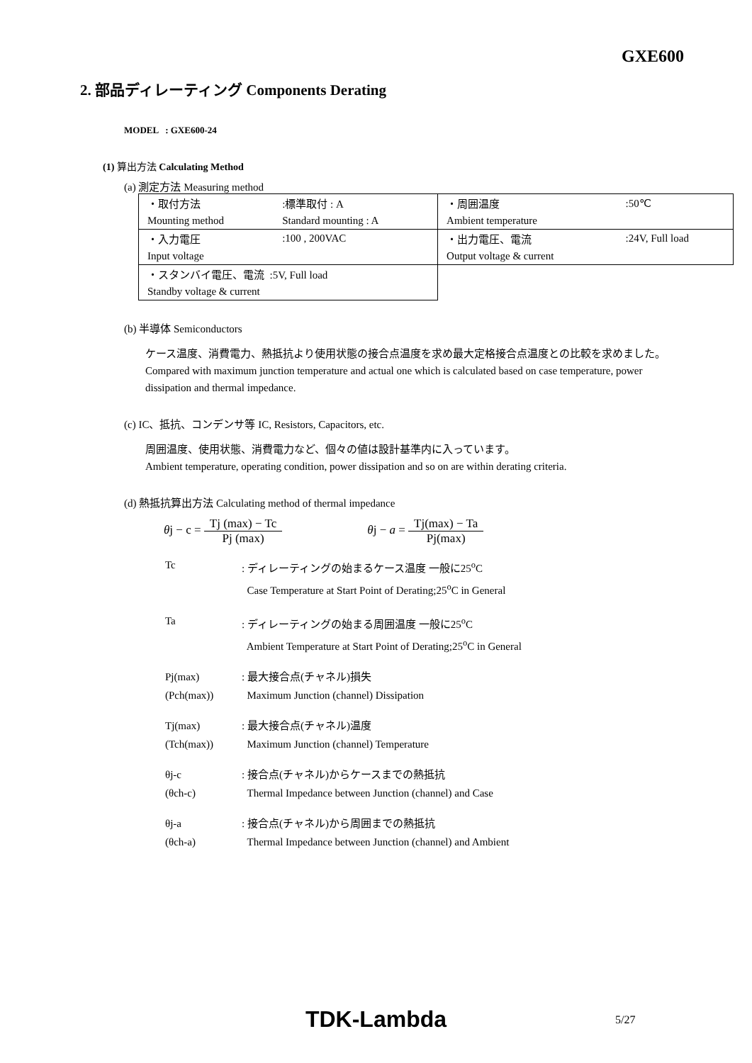GXE600
2. 部品ディレーティング Components Derating
MODEL : GXE600-24
(1) 算出方法 Calculating Method
(a) 測定方法 Measuring method
| ・取付方法 | :標準取付 : A | ・周囲温度 | :50℃ |
| Mounting method | Standard mounting : A | Ambient temperature | |
| ・入力電圧 | :100 , 200VAC | ・出力電圧、電流 | :24V, Full load |
| Input voltage | | Output voltage & current | |
| ・スタンバイ電圧、電流 :5V, Full load | | | |
| Standby voltage & current | | | |
(b) 半導体 Semiconductors
ケース温度、消費電力、熱抵抗より使用状態の接合点温度を求め最大定格接合点温度との比較を求めました。
Compared with maximum junction temperature and actual one which is calculated based on case temperature, power dissipation and thermal impedance.
(c) IC、抵抗、コンデンサ等 IC, Resistors, Capacitors, etc.
周囲温度、使用状態、消費電力など、個々の値は設計基準内に入っています。
Ambient temperature, operating condition, power dissipation and so on are within derating criteria.
(d) 熱抵抗算出方法 Calculating method of thermal impedance
θj − c = Tj (max) − Tc Pj (max) θj − a = Tj(max) − Ta Pj(max)
Tc : ディレーティングの始まるケース温度 一般に25<sup>o</sup>C
Case Temperature at Start Point of Derating;25<sup>o</sup>C in General
Ta : ディレーティングの始まる周囲温度 一般に25<sup>o</sup>C
Ambient Temperature at Start Point of Derating;25<sup>o</sup>C in General
Pj(max)
(Pch(max))
: 最大接合点(チャネル)損失
Maximum Junction (channel) Dissipation
Tj(max)
(Tch(max))
: 最大接合点(チャネル)温度
Maximum Junction (channel) Temperature
θj-c
(θch-c)
: 接合点(チャネル)からケースまでの熱抵抗
Thermal Impedance between Junction (channel) and Case
θj-a
(θch-a)
: 接合点(チャネル)から周囲までの熱抵抗
Thermal Impedance between Junction (channel) and Ambient
TDK-Lambda 5/27